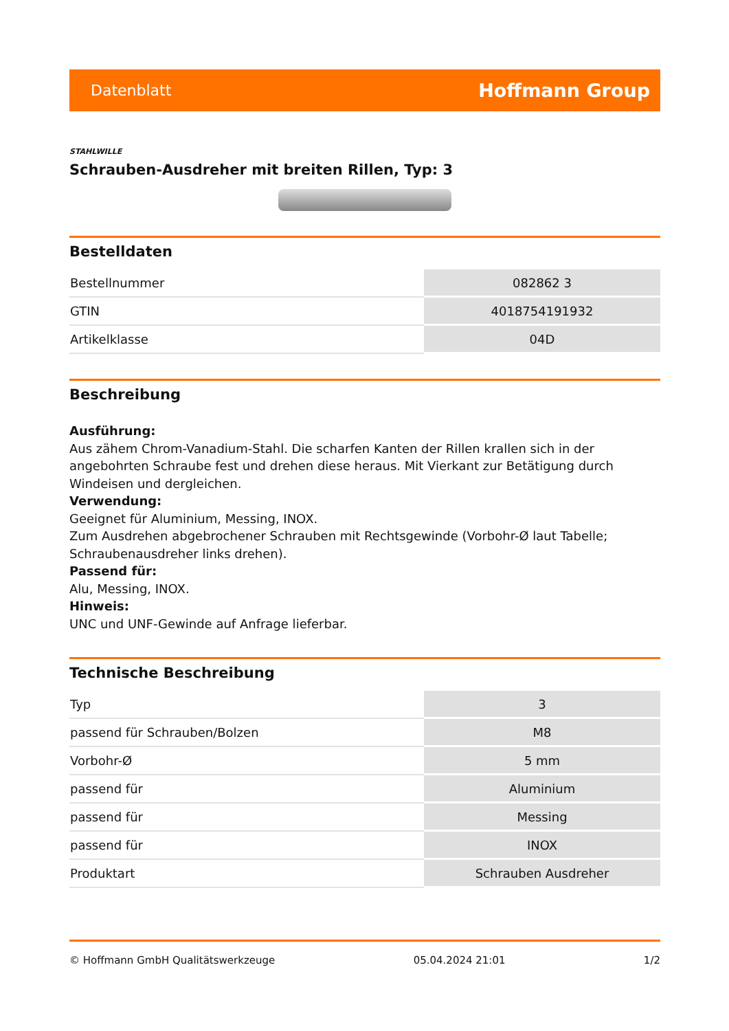Datenblatt Hoffmann Group
STAHLWILLE
Schrauben-Ausdreher mit breiten Rillen, Typ: 3
Bestelldaten
| Bestellnummer | 082862 3 |
| GTIN | 4018754191932 |
| Artikelklasse | 04D |
Beschreibung
Ausführung:
Aus zähem Chrom-Vanadium-Stahl. Die scharfen Kanten der Rillen krallen sich in der angebohrten Schraube fest und drehen diese heraus. Mit Vierkant zur Betätigung durch Windeisen und dergleichen.
Verwendung:
Geeignet für Aluminium, Messing, INOX.
Zum Ausdrehen abgebrochener Schrauben mit Rechtsgewinde (Vorbohr-Ø laut Tabelle; Schraubenausdreher links drehen).
Passend für:
Alu, Messing, INOX.
Hinweis:
UNC und UNF-Gewinde auf Anfrage lieferbar.
Technische Beschreibung
| Typ | 3 |
| passend für Schrauben/Bolzen | M8 |
| Vorbohr-Ø | 5 mm |
| passend für | Aluminium |
| passend für | Messing |
| passend für | INOX |
| Produktart | Schrauben Ausdreher |
© Hoffmann GmbH Qualitätswerkzeuge 05.04.2024 21:01 1/2